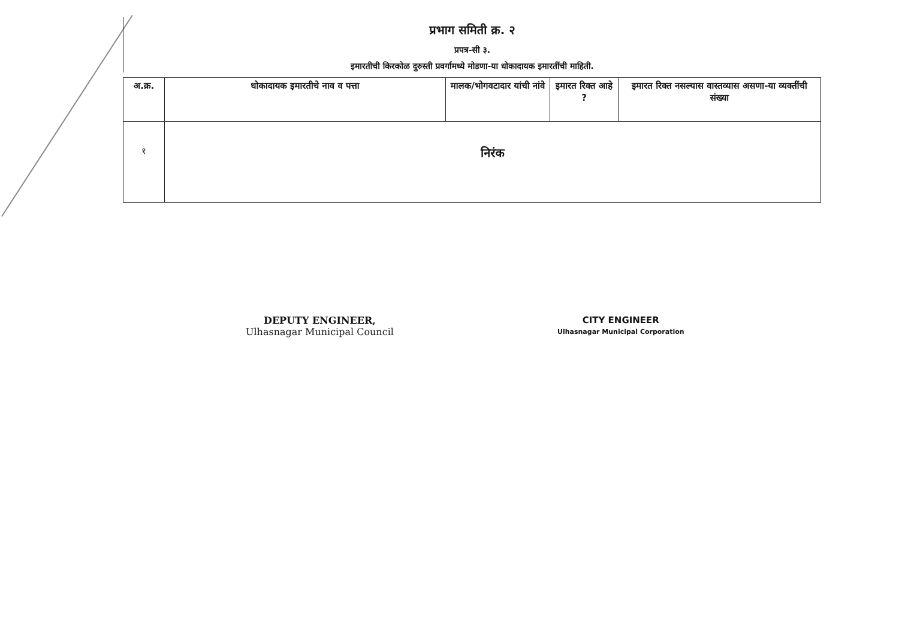प्रभाग समिती क्र. २
प्रपत्र-सी ३.
इमारतीची किरकोळ दुरुस्ती प्रवर्गामध्ये मोडणा-या धोकादायक इमारतींची माहिती.
| अ.क्र. | धोकादायक इमारतीचे नाव व पत्ता | मालक/भोगवटादार यांची नांवे | इमारत रिक्त आहे ? | इमारत रिक्त नसल्यास वास्तव्यास असणा-या व्यक्तींची संख्या |
| --- | --- | --- | --- | --- |
| १ | निरंक | | | |
DEPUTY ENGINEER,
Ulhasnagar Municipal Council
CITY ENGINEER
Ulhasnagar Municipal Corporation